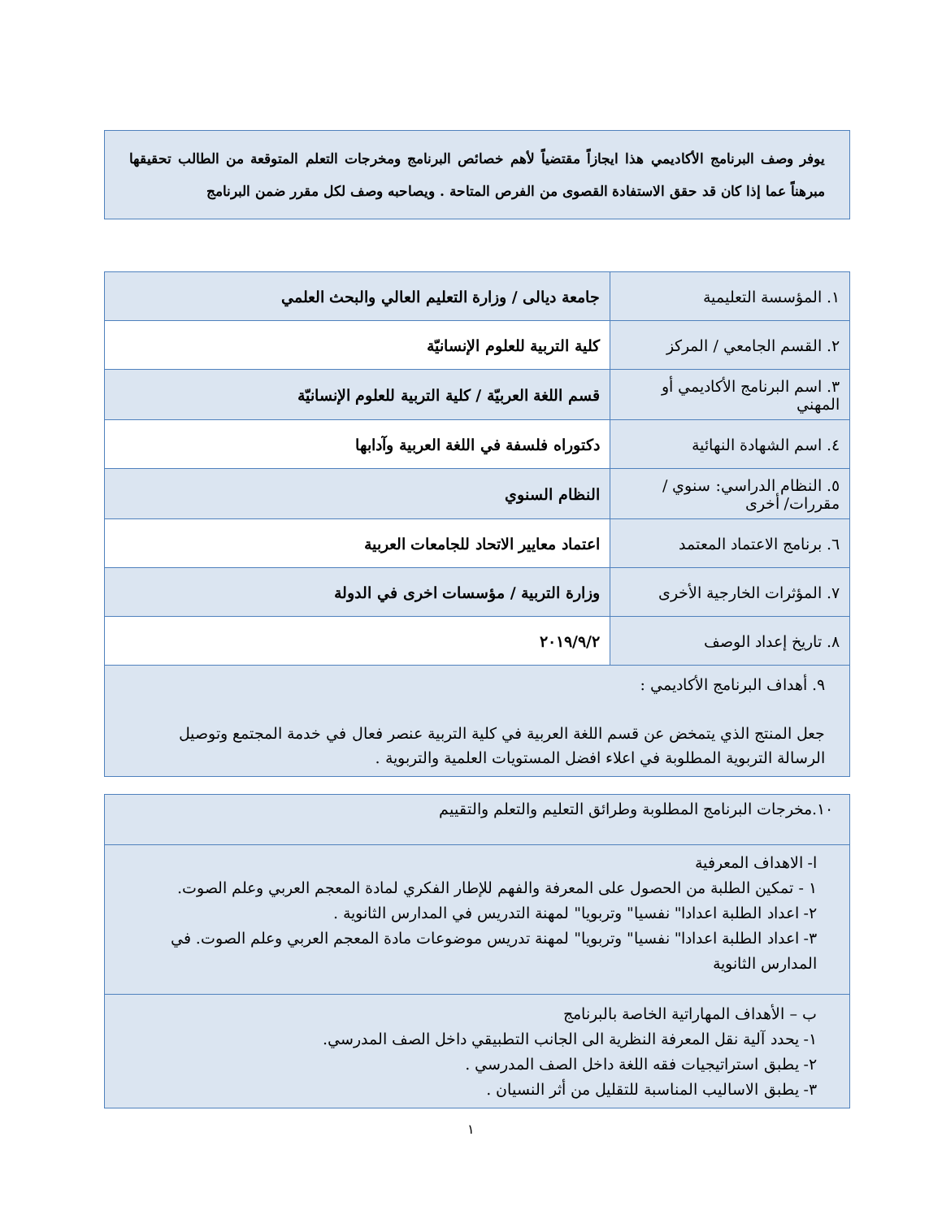يوفر وصف البرنامج الأكاديمي هذا ايجازاً مقتضياً لأهم خصائص البرنامج ومخرجات التعلم المتوقعة من الطالب تحقيقها مبرهناً عما إذا كان قد حقق الاستفادة القصوى من الفرص المتاحة . ويصاحبه وصف لكل مقرر ضمن البرنامج
| ١. المؤسسة التعليمية | جامعة ديالى / وزارة التعليم العالي والبحث العلمي |
| ٢. القسم الجامعي / المركز | كلية التربية للعلوم الإنسانيّة |
| ٣. اسم البرنامج الأكاديمي أو المهني | قسم اللغة العربيّة / كلية التربية للعلوم الإنسانيّة |
| ٤. اسم الشهادة النهائية | دكتوراه فلسفة في اللغة العربية وآدابها |
| ٥. النظام الدراسي: سنوي / مقررات/ أخرى | النظام السنوي |
| ٦. برنامج الاعتماد المعتمد | اعتماد معايير الاتحاد للجامعات العربية |
| ٧. المؤثرات الخارجية الأخرى | وزارة التربية / مؤسسات اخرى في الدولة |
| ٨. تاريخ إعداد الوصف | ٢٠١٩/٩/٢ |
| ٩. أهداف البرنامج الأكاديمي : جعل المنتج الذي يتمخض عن قسم اللغة العربية في كلية التربية عنصر فعال في خدمة المجتمع وتوصيل الرسالة التربوية المطلوبة في اعلاء افضل المستويات العلمية والتربوية . | |
| ١٠.مخرجات البرنامج المطلوبة وطرائق التعليم والتعلم والتقييم |
| ا- الاهداف المعرفية ١ - تمكين الطلبة من الحصول على المعرفة والفهم للإطار الفكري لمادة المعجم العربي وعلم الصوت. ٢- اعداد الطلبة اعدادا" نفسيا" وتربويا" لمهنة التدريس في المدارس الثانوية . ٣- اعداد الطلبة اعدادا" نفسيا" وتربويا" لمهنة تدريس موضوعات مادة المعجم العربي وعلم الصوت. في المدارس الثانوية |
| ب – الأهداف المهاراتية الخاصة بالبرنامج ١- يحدد آلية نقل المعرفة النظرية الى الجانب التطبيقي داخل الصف المدرسي. ٢- يطبق استراتيجيات فقه اللغة داخل الصف المدرسي . ٣- يطبق الاساليب المناسبة للتقليل من أثر النسيان . |
١